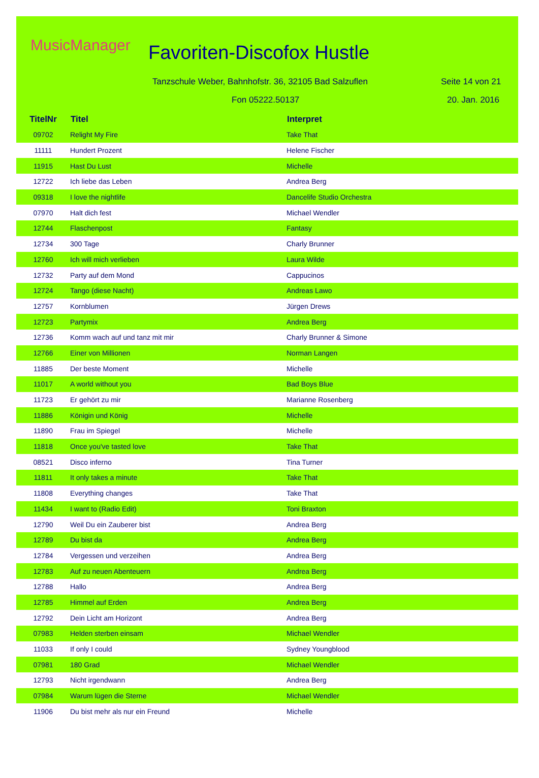MusicManager Favoriten-Discofox Hustle
Tanzschule Weber, Bahnhofstr. 36, 32105 Bad Salzuflen
Seite 14 von 21
Fon 05222.50137 20. Jan. 2016
| TitelNr | Titel | Interpret |
| --- | --- | --- |
| 09702 | Relight My Fire | Take That |
| 11111 | Hundert Prozent | Helene Fischer |
| 11915 | Hast Du Lust | Michelle |
| 12722 | Ich liebe das Leben | Andrea Berg |
| 09318 | I love the nightlife | Dancelife Studio Orchestra |
| 07970 | Halt dich fest | Michael Wendler |
| 12744 | Flaschenpost | Fantasy |
| 12734 | 300 Tage | Charly Brunner |
| 12760 | Ich will mich verlieben | Laura Wilde |
| 12732 | Party auf dem Mond | Cappucinos |
| 12724 | Tango (diese Nacht) | Andreas Lawo |
| 12757 | Kornblumen | Jürgen Drews |
| 12723 | Partymix | Andrea Berg |
| 12736 | Komm wach auf und tanz mit mir | Charly Brunner & Simone |
| 12766 | Einer von Millionen | Norman Langen |
| 11885 | Der beste Moment | Michelle |
| 11017 | A world without you | Bad Boys Blue |
| 11723 | Er gehört zu mir | Marianne Rosenberg |
| 11886 | Königin und König | Michelle |
| 11890 | Frau im Spiegel | Michelle |
| 11818 | Once you've tasted love | Take That |
| 08521 | Disco inferno | Tina Turner |
| 11811 | It only takes a minute | Take That |
| 11808 | Everything changes | Take That |
| 11434 | I want to (Radio Edit) | Toni Braxton |
| 12790 | Weil Du ein Zauberer bist | Andrea Berg |
| 12789 | Du bist da | Andrea Berg |
| 12784 | Vergessen und verzeihen | Andrea Berg |
| 12783 | Auf zu neuen Abenteuern | Andrea Berg |
| 12788 | Hallo | Andrea Berg |
| 12785 | Himmel auf Erden | Andrea Berg |
| 12792 | Dein Licht am Horizont | Andrea Berg |
| 07983 | Helden sterben einsam | Michael Wendler |
| 11033 | If only I could | Sydney Youngblood |
| 07981 | 180 Grad | Michael Wendler |
| 12793 | Nicht irgendwann | Andrea Berg |
| 07984 | Warum lügen die Sterne | Michael Wendler |
| 11906 | Du bist mehr als nur ein Freund | Michelle |